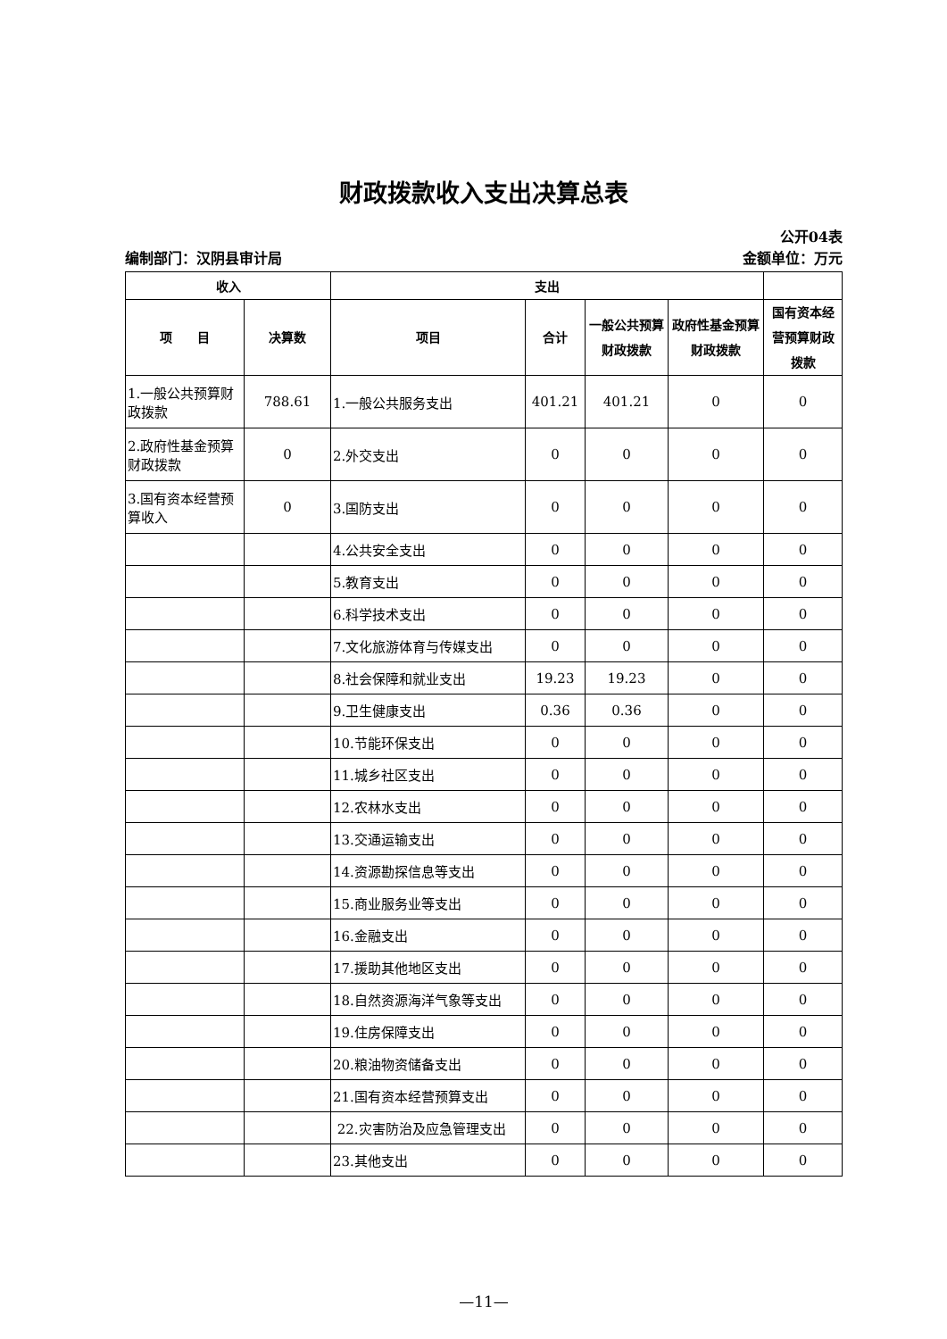财政拨款收入支出决算总表
公开04表
编制部门：汉阴县审计局 金额单位：万元
| 收入 | | 支出 | | | | |
| --- | --- | --- | --- | --- | --- | --- |
| 项 目 | 决算数 | 项目 | 合计 | 一般公共预算财政拨款 | 政府性基金预算财政拨款 | 国有资本经营预算财政拨款 |
| 1.一般公共预算财政拨款 | 788.61 | 1.一般公共服务支出 | 401.21 | 401.21 | 0 | 0 |
| 2.政府性基金预算财政拨款 | 0 | 2.外交支出 | 0 | 0 | 0 | 0 |
| 3.国有资本经营预算收入 | 0 | 3.国防支出 | 0 | 0 | 0 | 0 |
| | | 4.公共安全支出 | 0 | 0 | 0 | 0 |
| | | 5.教育支出 | 0 | 0 | 0 | 0 |
| | | 6.科学技术支出 | 0 | 0 | 0 | 0 |
| | | 7.文化旅游体育与传媒支出 | 0 | 0 | 0 | 0 |
| | | 8.社会保障和就业支出 | 19.23 | 19.23 | 0 | 0 |
| | | 9.卫生健康支出 | 0.36 | 0.36 | 0 | 0 |
| | | 10.节能环保支出 | 0 | 0 | 0 | 0 |
| | | 11.城乡社区支出 | 0 | 0 | 0 | 0 |
| | | 12.农林水支出 | 0 | 0 | 0 | 0 |
| | | 13.交通运输支出 | 0 | 0 | 0 | 0 |
| | | 14.资源勘探信息等支出 | 0 | 0 | 0 | 0 |
| | | 15.商业服务业等支出 | 0 | 0 | 0 | 0 |
| | | 16.金融支出 | 0 | 0 | 0 | 0 |
| | | 17.援助其他地区支出 | 0 | 0 | 0 | 0 |
| | | 18.自然资源海洋气象等支出 | 0 | 0 | 0 | 0 |
| | | 19.住房保障支出 | 0 | 0 | 0 | 0 |
| | | 20.粮油物资储备支出 | 0 | 0 | 0 | 0 |
| | | 21.国有资本经营预算支出 | 0 | 0 | 0 | 0 |
| | | 22.灾害防治及应急管理支出 | 0 | 0 | 0 | 0 |
| | | 23.其他支出 | 0 | 0 | 0 | 0 |
—11—